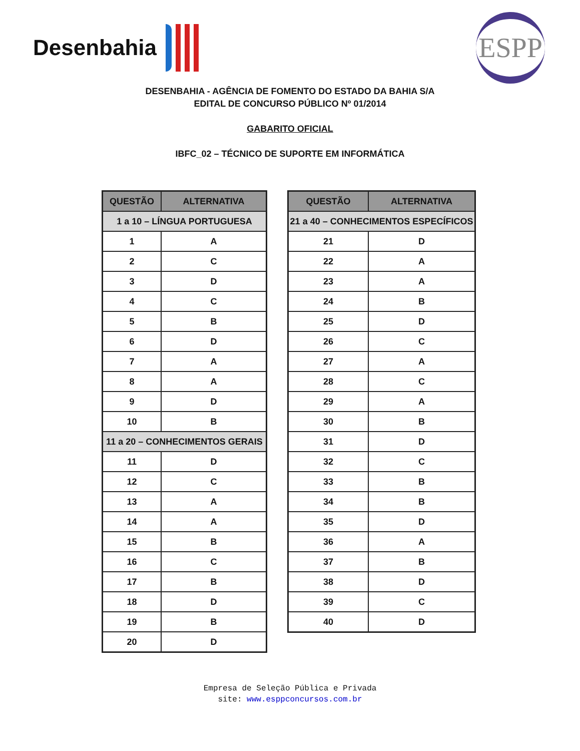Desenbahia
ESPP
DESENBAHIA - AGÊNCIA DE FOMENTO DO ESTADO DA BAHIA S/A
EDITAL DE CONCURSO PÚBLICO Nº 01/2014
GABARITO OFICIAL
IBFC_02 – TÉCNICO DE SUPORTE EM INFORMÁTICA
| QUESTÃO | ALTERNATIVA |
| --- | --- |
| 1 a 10 – LÍNGUA PORTUGUESA | |
| 1 | A |
| 2 | C |
| 3 | D |
| 4 | C |
| 5 | B |
| 6 | D |
| 7 | A |
| 8 | A |
| 9 | D |
| 10 | B |
| 11 a 20 – CONHECIMENTOS GERAIS | |
| 11 | D |
| 12 | C |
| 13 | A |
| 14 | A |
| 15 | B |
| 16 | C |
| 17 | B |
| 18 | D |
| 19 | B |
| 20 | D |
| QUESTÃO | ALTERNATIVA |
| --- | --- |
| 21 a 40 – CONHECIMENTOS ESPECÍFICOS | |
| 21 | D |
| 22 | A |
| 23 | A |
| 24 | B |
| 25 | D |
| 26 | C |
| 27 | A |
| 28 | C |
| 29 | A |
| 30 | B |
| 31 | D |
| 32 | C |
| 33 | B |
| 34 | B |
| 35 | D |
| 36 | A |
| 37 | B |
| 38 | D |
| 39 | C |
| 40 | D |
Empresa de Seleção Pública e Privada
site: www.esppconcursos.com.br